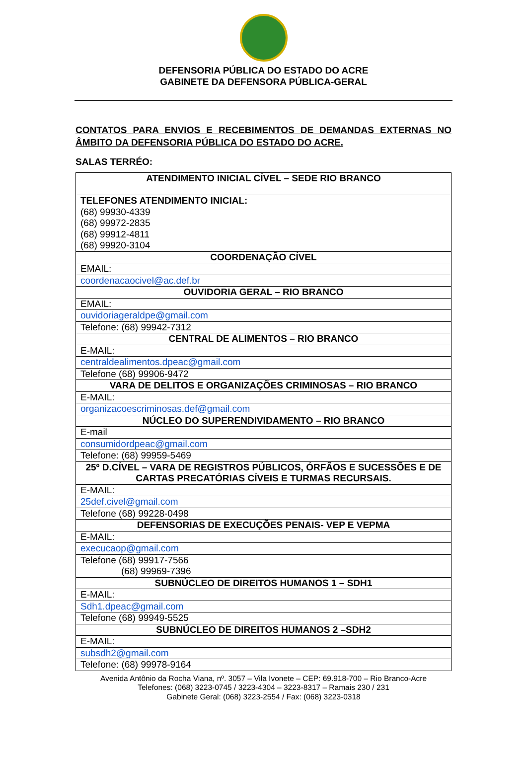DEFENSORIA PÚBLICA DO ESTADO DO ACRE
GABINETE DA DEFENSORA PÚBLICA-GERAL
CONTATOS PARA ENVIOS E RECEBIMENTOS DE DEMANDAS EXTERNAS NO ÂMBITO DA DEFENSORIA PÚBLICA DO ESTADO DO ACRE.
SALAS TERRÉO:
| ATENDIMENTO INICIAL CÍVEL – SEDE RIO BRANCO |
| --- |
| TELEFONES ATENDIMENTO INICIAL: (68) 99930-4339 (68) 99972-2835 (68) 99912-4811 (68) 99920-3104 |
| COORDENAÇÃO CÍVEL |
| EMAIL: |
| coordenacaocivel@ac.def.br |
| OUVIDORIA GERAL – RIO BRANCO |
| EMAIL: |
| ouvidoriageraldpe@gmail.com |
| Telefone: (68) 99942-7312 |
| CENTRAL DE ALIMENTOS – RIO BRANCO |
| E-MAIL: |
| centraldealimentos.dpeac@gmail.com |
| Telefone (68) 99906-9472 |
| VARA DE DELITOS E ORGANIZAÇÕES CRIMINOSAS – RIO BRANCO |
| E-MAIL: |
| organizacoescriminosas.def@gmail.com |
| NÚCLEO DO SUPERENDIVIDAMENTO – RIO BRANCO |
| E-mail |
| consumidordpeac@gmail.com |
| Telefone: (68) 99959-5469 |
| 25º D.CÍVEL – VARA DE REGISTROS PÚBLICOS, ÓRFÃOS E SUCESSÕES E DE CARTAS PRECATÓRIAS CÍVEIS E TURMAS RECURSAIS. |
| E-MAIL: |
| 25def.civel@gmail.com |
| Telefone (68) 99228-0498 |
| DEFENSORIAS DE EXECUÇÕES PENAIS- VEP E VEPMA |
| E-MAIL: |
| execucaop@gmail.com |
| Telefone (68) 99917-7566 (68) 99969-7396 |
| SUBNÚCLEO DE DIREITOS HUMANOS 1 – SDH1 |
| E-MAIL: |
| Sdh1.dpeac@gmail.com |
| Telefone (68) 99949-5525 |
| SUBNÚCLEO DE DIREITOS HUMANOS 2 –SDH2 |
| E-MAIL: |
| subsdh2@gmail.com |
| Telefone: (68) 99978-9164 |
Avenida Antônio da Rocha Viana, nº. 3057 – Vila Ivonete – CEP: 69.918-700 – Rio Branco-Acre
Telefones: (068) 3223-0745 / 3223-4304 – 3223-8317 – Ramais 230 / 231
Gabinete Geral: (068) 3223-2554 / Fax: (068) 3223-0318